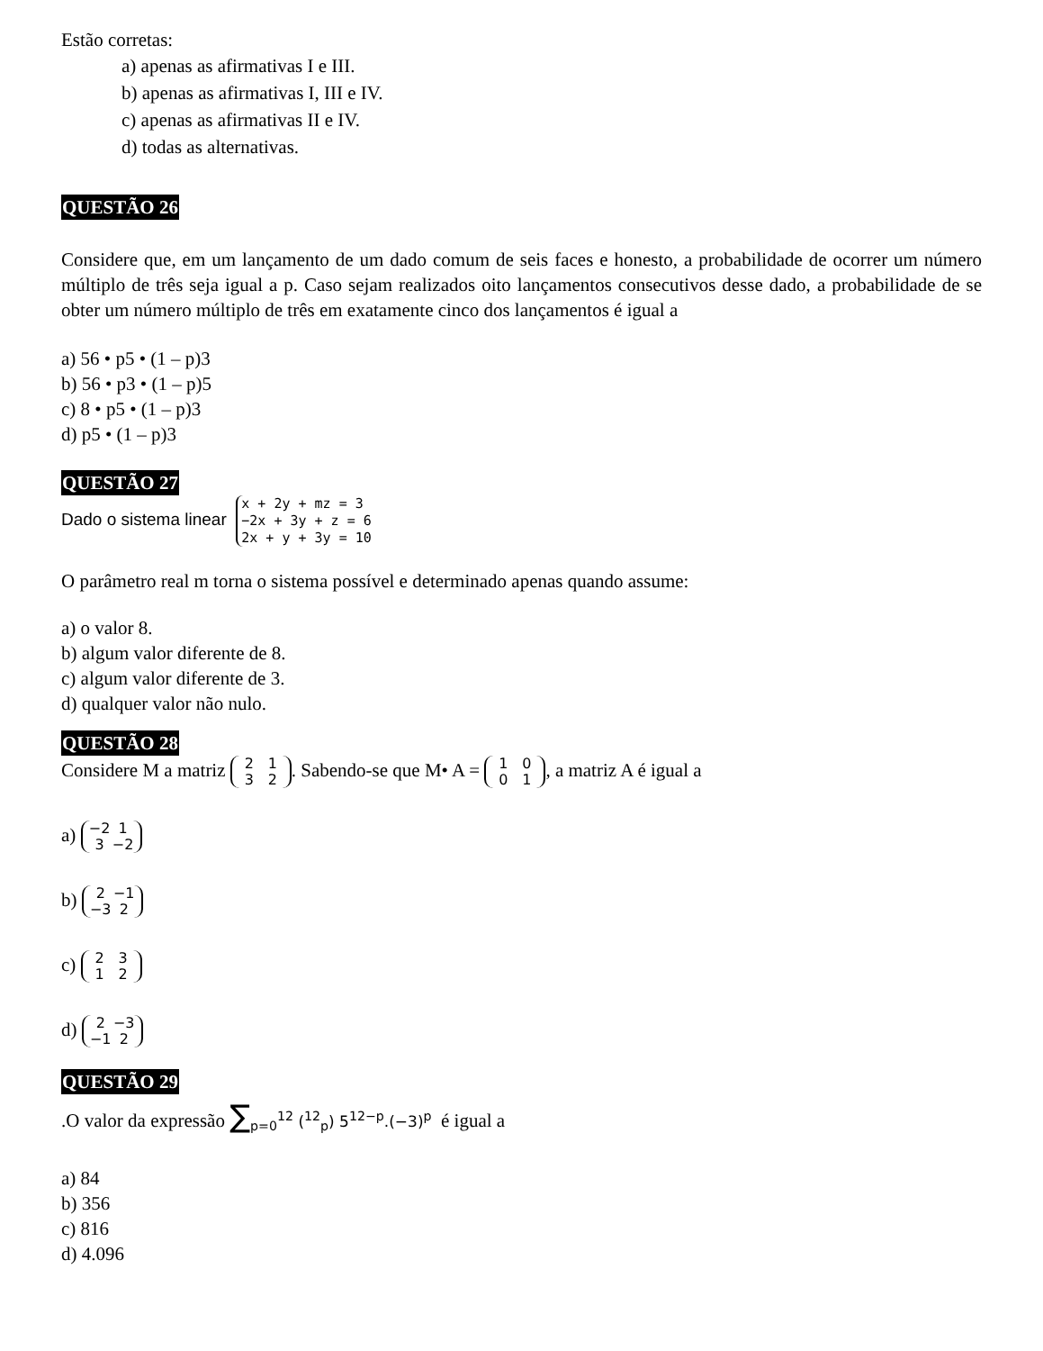Estão corretas:
a) apenas as afirmativas I e III.
b) apenas as afirmativas I, III e IV.
c) apenas as afirmativas II e IV.
d) todas as alternativas.
QUESTÃO 26
Considere que, em um lançamento de um dado comum de seis faces e honesto, a probabilidade de ocorrer um número múltiplo de três seja igual a p. Caso sejam realizados oito lançamentos consecutivos desse dado, a probabilidade de se obter um número múltiplo de três em exatamente cinco dos lançamentos é igual a
a) 56 • p5 • (1 – p)3
b) 56 • p3 • (1 – p)5
c) 8 • p5 • (1 – p)3
d) p5 • (1 – p)3
QUESTÃO 27
Dado o sistema linear x + 2y + mz = 3
−2x + 3y + z = 6
2x + y + 3y = 10
O parâmetro real m torna o sistema possível e determinado apenas quando assume:
a) o valor 8.
b) algum valor diferente de 8.
c) algum valor diferente de 3.
d) qualquer valor não nulo.
QUESTÃO 28
Considere M a matriz 2 1
3 2. Sabendo-se que M• A = 1 0
0 1, a matriz A é igual a
a) −2 1
3 −2
b) 2 −1
−3 2
c) 2 3
1 2
d) 2 −3
−1 2
QUESTÃO 29
.O valor da expressão ∑<sub>p=0</sub><sup>12</sup> (<sup>12</sup><sub>p</sub>) 5<sup>12−p</sup>.(−3)<sup>p</sup> é igual a
a) 84
b) 356
c) 816
d) 4.096